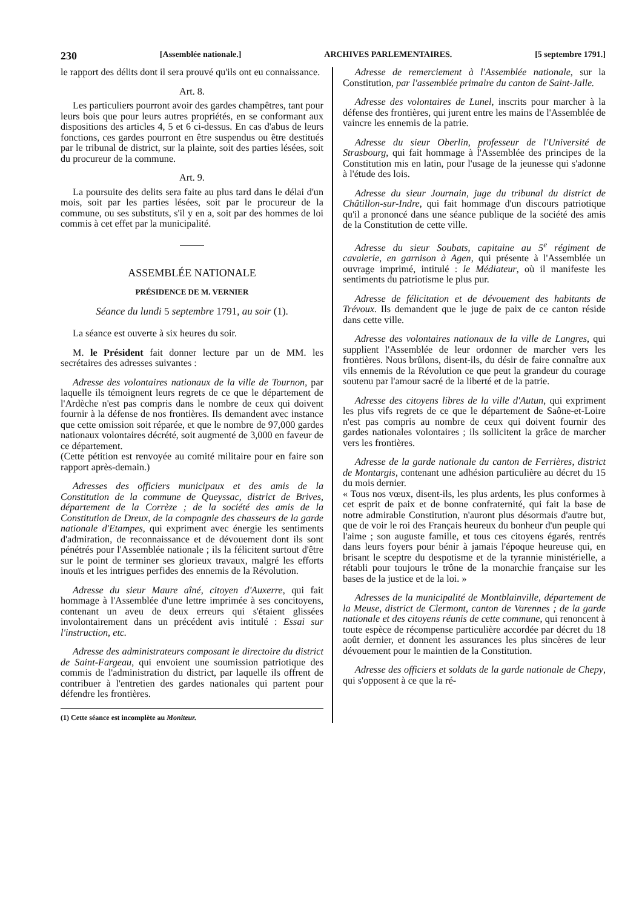230 [Assemblée nationale.] ARCHIVES PARLEMENTAIRES. [5 septembre 1791.]
le rapport des délits dont il sera prouvé qu'ils ont eu connaissance.
Art. 8.
Les particuliers pourront avoir des gardes champêtres, tant pour leurs bois que pour leurs autres propriétés, en se conformant aux dispositions des articles 4, 5 et 6 ci-dessus. En cas d'abus de leurs fonctions, ces gardes pourront en être suspendus ou être destitués par le tribunal de district, sur la plainte, soit des parties lésées, soit du procureur de la commune.
Art. 9.
La poursuite des delits sera faite au plus tard dans le délai d'un mois, soit par les parties lésées, soit par le procureur de la commune, ou ses substituts, s'il y en a, soit par des hommes de loi commis à cet effet par la municipalité.
ASSEMBLÉE NATIONALE
PRÉSIDENCE DE M. VERNIER
Séance du lundi 5 septembre 1791, au soir (1).
La séance est ouverte à six heures du soir.
M. le Président fait donner lecture par un de MM. les secrétaires des adresses suivantes :
Adresse des volontaires nationaux de la ville de Tournon, par laquelle ils témoignent leurs regrets de ce que le département de l'Ardèche n'est pas compris dans le nombre de ceux qui doivent fournir à la défense de nos frontières. Ils demandent avec instance que cette omission soit réparée, et que le nombre de 97,000 gardes nationaux volontaires décrété, soit augmenté de 3,000 en faveur de ce département.
(Cette pétition est renvoyée au comité militaire pour en faire son rapport après-demain.)
Adresses des officiers municipaux et des amis de la Constitution de la commune de Queyssac, district de Brives, département de la Corrèze ; de la société des amis de la Constitution de Dreux, de la compagnie des chasseurs de la garde nationale d'Etampes, qui expriment avec énergie les sentiments d'admiration, de reconnaissance et de dévouement dont ils sont pénétrés pour l'Assemblée nationale ; ils la félicitent surtout d'être sur le point de terminer ses glorieux travaux, malgré les efforts inouïs et les intrigues perfides des ennemis de la Révolution.
Adresse du sieur Maure aîné, citoyen d'Auxerre, qui fait hommage à l'Assemblée d'une lettre imprimée à ses concitoyens, contenant un aveu de deux erreurs qui s'étaient glissées involontairement dans un précédent avis intitulé : Essai sur l'instruction, etc.
Adresse des administrateurs composant le directoire du district de Saint-Fargeau, qui envoient une soumission patriotique des commis de l'administration du district, par laquelle ils offrent de contribuer à l'entretien des gardes nationales qui partent pour défendre les frontières.
(1) Cette séance est incomplète au Moniteur.
Adresse de remerciement à l'Assemblée nationale, sur la Constitution, par l'assemblée primaire du canton de Saint-Jalle.
Adresse des volontaires de Lunel, inscrits pour marcher à la défense des frontières, qui jurent entre les mains de l'Assemblée de vaincre les ennemis de la patrie.
Adresse du sieur Oberlin, professeur de l'Université de Strasbourg, qui fait hommage à l'Assemblée des principes de la Constitution mis en latin, pour l'usage de la jeunesse qui s'adonne à l'étude des lois.
Adresse du sieur Journain, juge du tribunal du district de Châtillon-sur-Indre, qui fait hommage d'un discours patriotique qu'il a prononcé dans une séance publique de la société des amis de la Constitution de cette ville.
Adresse du sieur Soubats, capitaine au 5<sup>e</sup> régiment de cavalerie, en garnison à Agen, qui présente à l'Assemblée un ouvrage imprimé, intitulé : le Médiateur, où il manifeste les sentiments du patriotisme le plus pur.
Adresse de félicitation et de dévouement des habitants de Trévoux. Ils demandent que le juge de paix de ce canton réside dans cette ville.
Adresse des volontaires nationaux de la ville de Langres, qui supplient l'Assemblée de leur ordonner de marcher vers les frontières. Nous brûlons, disent-ils, du désir de faire connaître aux vils ennemis de la Révolution ce que peut la grandeur du courage soutenu par l'amour sacré de la liberté et de la patrie.
Adresse des citoyens libres de la ville d'Autun, qui expriment les plus vifs regrets de ce que le département de Saône-et-Loire n'est pas compris au nombre de ceux qui doivent fournir des gardes nationales volontaires ; ils sollicitent la grâce de marcher vers les frontières.
Adresse de la garde nationale du canton de Ferrières, district de Montargis, contenant une adhésion particulière au décret du 15 du mois dernier.
« Tous nos vœux, disent-ils, les plus ardents, les plus conformes à cet esprit de paix et de bonne confraternité, qui fait la base de notre admirable Constitution, n'auront plus désormais d'autre but, que de voir le roi des Français heureux du bonheur d'un peuple qui l'aime ; son auguste famille, et tous ces citoyens égarés, rentrés dans leurs foyers pour bénir à jamais l'époque heureuse qui, en brisant le sceptre du despotisme et de la tyrannie ministérielle, a rétabli pour toujours le trône de la monarchie française sur les bases de la justice et de la loi. »
Adresses de la municipalité de Montblainville, département de la Meuse, district de Clermont, canton de Varennes ; de la garde nationale et des citoyens réunis de cette commune, qui renoncent à toute espèce de récompense particulière accordée par décret du 18 août dernier, et donnent les assurances les plus sincères de leur dévouement pour le maintien de la Constitution.
Adresse des officiers et soldats de la garde nationale de Chepy, qui s'opposent à ce que la ré-